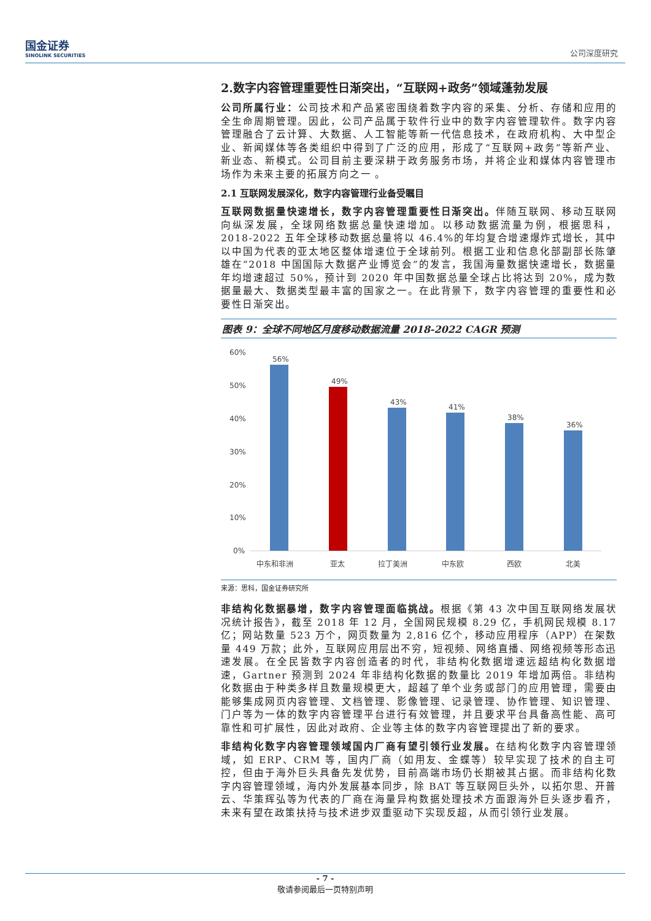国金证券
SINOLINK SECURITIES
公司深度研究
2.数字内容管理重要性日渐突出，“互联网+政务”领域蓬勃发展
公司所属行业：公司技术和产品紧密围绕着数字内容的采集、分析、存储和应用的全生命周期管理。因此，公司产品属于软件行业中的数字内容管理软件。数字内容管理融合了云计算、大数据、人工智能等新一代信息技术，在政府机构、大中型企业、新闻媒体等各类组织中得到了广泛的应用，形成了“互联网+政务”等新产业、新业态、新模式。公司目前主要深耕于政务服务市场，并将企业和媒体内容管理市场作为未来主要的拓展方向之一 。
2.1 互联网发展深化，数字内容管理行业备受瞩目
互联网数据量快速增长，数字内容管理重要性日渐突出。伴随互联网、移动互联网向纵深发展，全球网络数据总量快速增加。以移动数据流量为例，根据思科，2018-2022 五年全球移动数据总量将以 46.4%的年均复合增速爆炸式增长，其中以中国为代表的亚太地区整体增速位于全球前列。根据工业和信息化部副部长陈肇雄在“2018 中国国际大数据产业博览会”的发言，我国海量数据快速增长，数据量年均增速超过 50%，预计到 2020 年中国数据总量全球占比将达到 20%，成为数据量最大、数据类型最丰富的国家之一。在此背景下，数字内容管理的重要性和必要性日渐突出。
图表 9：全球不同地区月度移动数据流量 2018-2022 CAGR 预测
60%
50%
40%
30%
20%
10%
0%
56%
49%
43%
41%
38%
36%
中东和非洲
亚太
拉丁美洲
中东欧
西欧
北美
来源：思科，国金证券研究所
非结构化数据暴增，数字内容管理面临挑战。根据《第 43 次中国互联网络发展状况统计报告》，截至 2018 年 12 月，全国网民规模 8.29 亿，手机网民规模 8.17 亿；网站数量 523 万个，网页数量为 2,816 亿个，移动应用程序（APP）在架数量 449 万款；此外，互联网应用层出不穷，短视频、网络直播、网络视频等形态迅速发展。在全民皆数字内容创造者的时代，非结构化数据增速远超结构化数据增速，Gartner 预测到 2024 年非结构化数据的数量比 2019 年增加两倍。非结构化数据由于种类多样且数量规模更大，超越了单个业务或部门的应用管理，需要由能够集成网页内容管理、文档管理、影像管理、记录管理、协作管理、知识管理、门户等为一体的数字内容管理平台进行有效管理，并且要求平台具备高性能、高可靠性和可扩展性，因此对政府、企业等主体的数字内容管理提出了新的要求。
非结构化数字内容管理领域国内厂商有望引领行业发展。在结构化数字内容管理领域，如 ERP、CRM 等，国内厂商（如用友、金蝶等）较早实现了技术的自主可控，但由于海外巨头具备先发优势，目前高端市场仍长期被其占据。而非结构化数字内容管理领域，海内外发展基本同步，除 BAT 等互联网巨头外，以拓尔思、开普云、华策辉弘等为代表的厂商在海量异构数据处理技术方面跟海外巨头逐步看齐，未来有望在政策扶持与技术进步双重驱动下实现反超，从而引领行业发展。
- 7 -
敬请参阅最后一页特别声明